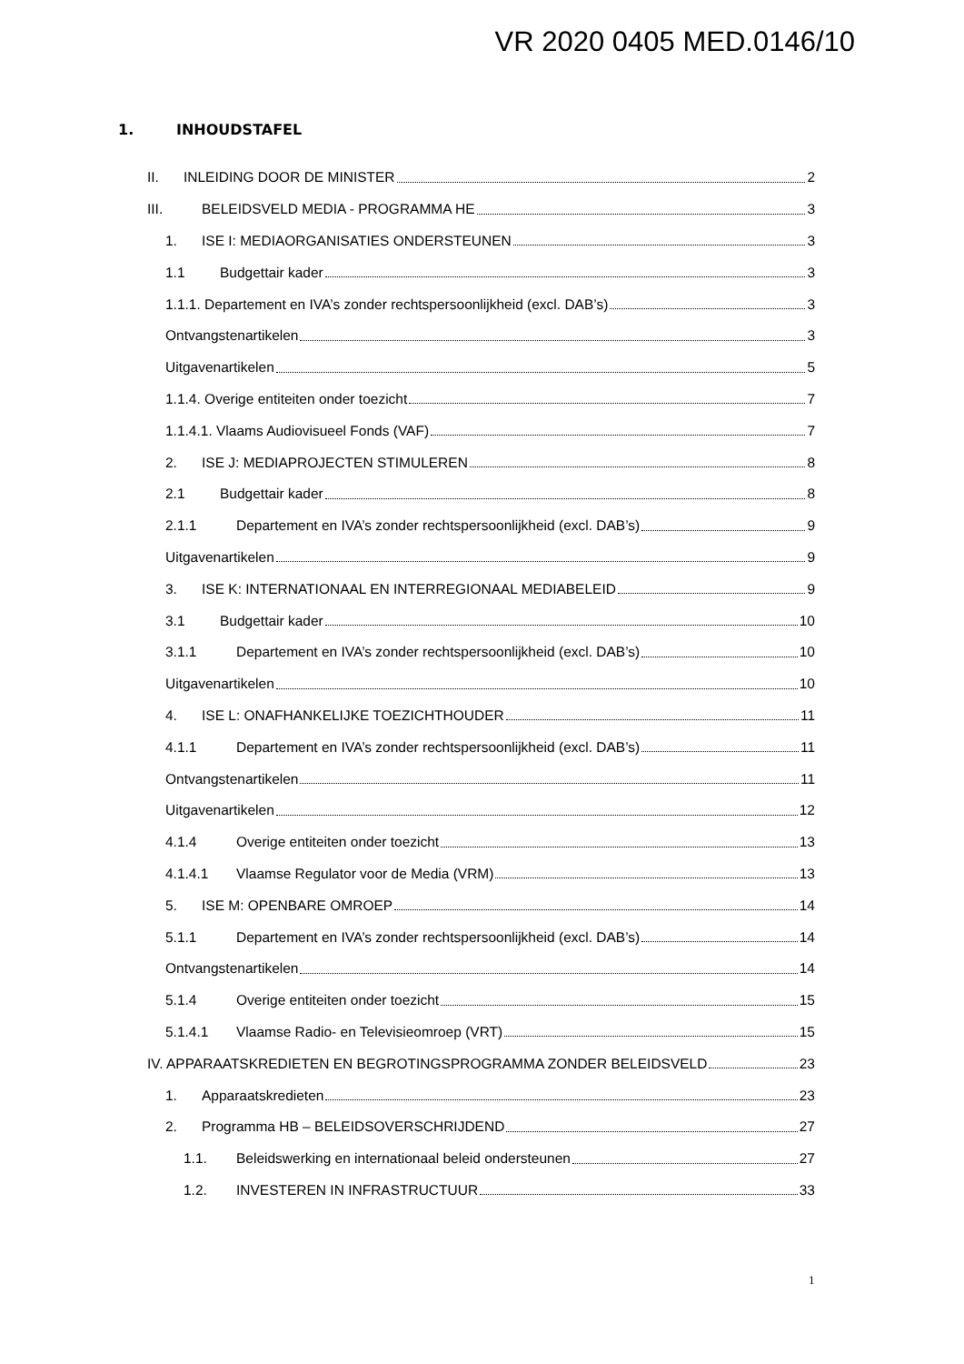VR 2020 0405 MED.0146/10
1. INHOUDSTAFEL
II. INLEIDING DOOR DE MINISTER 2
III. BELEIDSVELD MEDIA - PROGRAMMA HE 3
1. ISE I: MEDIAORGANISATIES ONDERSTEUNEN 3
1.1 Budgettair kader 3
1.1.1. Departement en IVA’s zonder rechtspersoonlijkheid (excl. DAB’s) 3
Ontvangstenartikelen 3
Uitgavenartikelen 5
1.1.4. Overige entiteiten onder toezicht 7
1.1.4.1. Vlaams Audiovisueel Fonds (VAF) 7
2. ISE J: MEDIAPROJECTEN STIMULEREN 8
2.1 Budgettair kader 8
2.1.1 Departement en IVA’s zonder rechtspersoonlijkheid (excl. DAB’s) 9
Uitgavenartikelen 9
3. ISE K: INTERNATIONAAL EN INTERREGIONAAL MEDIABELEID 9
3.1 Budgettair kader 10
3.1.1 Departement en IVA’s zonder rechtspersoonlijkheid (excl. DAB’s) 10
Uitgavenartikelen 10
4. ISE L: ONAFHANKELIJKE TOEZICHTHOUDER 11
4.1.1 Departement en IVA’s zonder rechtspersoonlijkheid (excl. DAB’s) 11
Ontvangstenartikelen 11
Uitgavenartikelen 12
4.1.4 Overige entiteiten onder toezicht 13
4.1.4.1 Vlaamse Regulator voor de Media (VRM) 13
5. ISE M: OPENBARE OMROEP 14
5.1.1 Departement en IVA’s zonder rechtspersoonlijkheid (excl. DAB’s) 14
Ontvangstenartikelen 14
5.1.4 Overige entiteiten onder toezicht 15
5.1.4.1 Vlaamse Radio- en Televisieomroep (VRT) 15
IV. APPARAATSKREDIETEN EN BEGROTINGSPROGRAMMA ZONDER BELEIDSVELD 23
1. Apparaatskredieten 23
2. Programma HB – BELEIDSOVERSCHRIJDEND 27
1.1. Beleidswerking en internationaal beleid ondersteunen 27
1.2. INVESTEREN IN INFRASTRUCTUUR 33
1